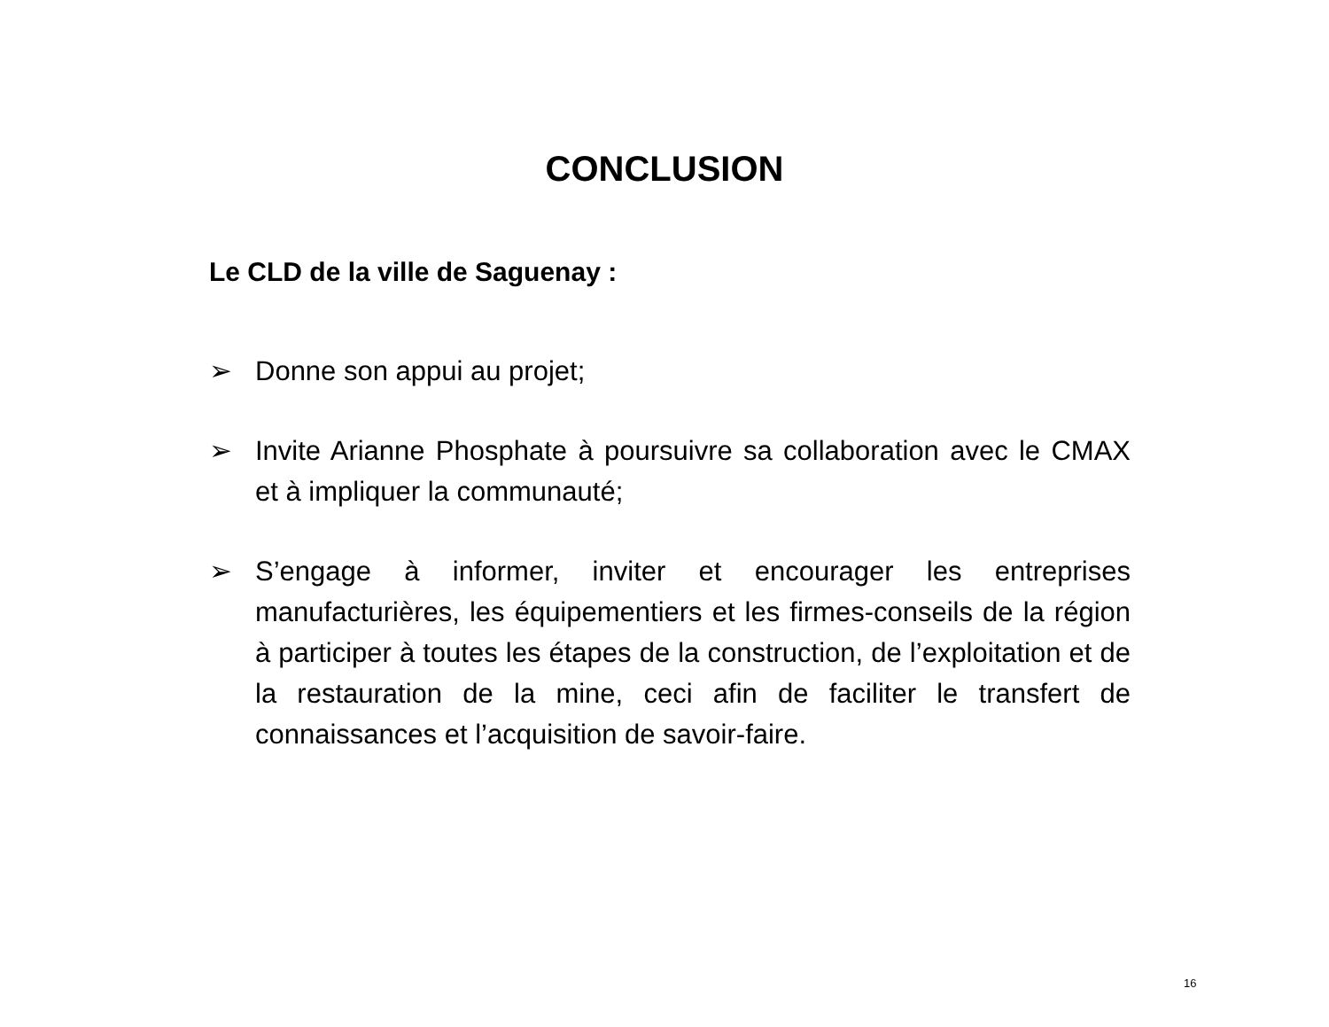CONCLUSION
Le CLD de la ville de Saguenay :
➢ Donne son appui au projet;
➢ Invite Arianne Phosphate à poursuivre sa collaboration avec le CMAX et à impliquer la communauté;
➢ S’engage à informer, inviter et encourager les entreprises manufacturières, les équipementiers et les firmes-conseils de la région à participer à toutes les étapes de la construction, de l’exploitation et de la restauration de la mine, ceci afin de faciliter le transfert de connaissances et l’acquisition de savoir-faire.
16